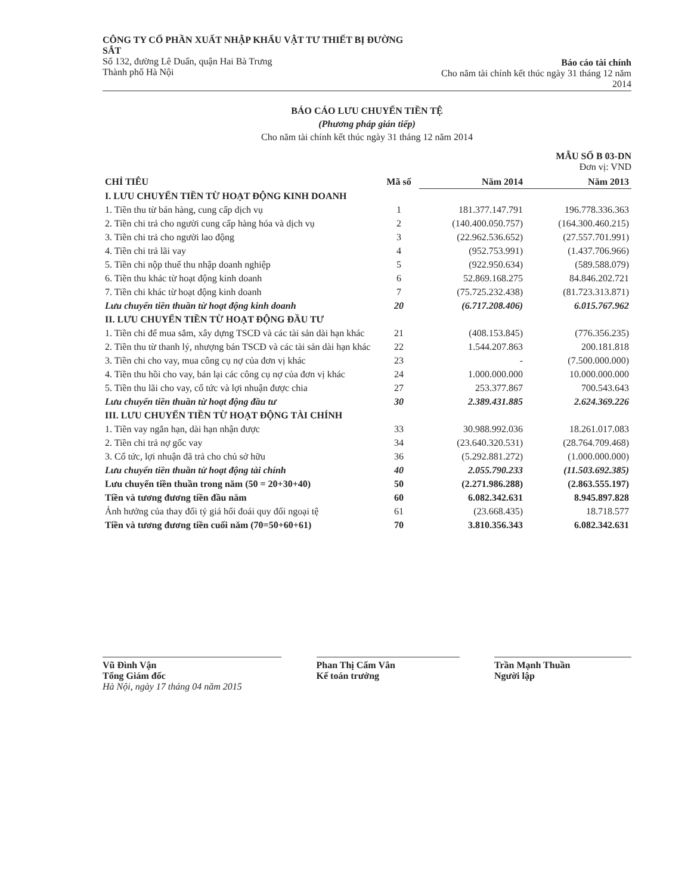CÔNG TY CỔ PHẦN XUẤT NHẬP KHẨU VẬT TƯ THIẾT BỊ ĐƯỜNG SẮT
Số 132, đường Lê Duẩn, quận Hai Bà Trưng
Thành phố Hà Nội
Báo cáo tài chính
Cho năm tài chính kết thúc ngày 31 tháng 12 năm 2014
BÁO CÁO LƯU CHUYỂN TIỀN TỆ
(Phương pháp gián tiếp)
Cho năm tài chính kết thúc ngày 31 tháng 12 năm 2014
MẪU SỐ B 03-DN
Đơn vị: VND
| CHỈ TIÊU | Mã số | Năm 2014 | Năm 2013 |
| --- | --- | --- | --- |
| I. LƯU CHUYỂN TIỀN TỪ HOẠT ĐỘNG KINH DOANH | | | |
| 1. Tiền thu từ bán hàng, cung cấp dịch vụ | 1 | 181.377.147.791 | 196.778.336.363 |
| 2. Tiền chi trả cho người cung cấp hàng hóa và dịch vụ | 2 | (140.400.050.757) | (164.300.460.215) |
| 3. Tiền chi trả cho người lao động | 3 | (22.962.536.652) | (27.557.701.991) |
| 4. Tiền chi trả lãi vay | 4 | (952.753.991) | (1.437.706.966) |
| 5. Tiền chi nộp thuế thu nhập doanh nghiệp | 5 | (922.950.634) | (589.588.079) |
| 6. Tiền thu khác từ hoạt động kinh doanh | 6 | 52.869.168.275 | 84.846.202.721 |
| 7. Tiền chi khác từ hoạt động kinh doanh | 7 | (75.725.232.438) | (81.723.313.871) |
| Lưu chuyển tiền thuần từ hoạt động kinh doanh | 20 | (6.717.208.406) | 6.015.767.962 |
| II. LƯU CHUYỂN TIỀN TỪ HOẠT ĐỘNG ĐẦU TƯ | | | |
| 1. Tiền chi để mua sắm, xây dựng TSCĐ và các tài sản dài hạn khác | 21 | (408.153.845) | (776.356.235) |
| 2. Tiền thu từ thanh lý, nhượng bán TSCĐ và các tài sản dài hạn khác | 22 | 1.544.207.863 | 200.181.818 |
| 3. Tiền chi cho vay, mua công cụ nợ của đơn vị khác | 23 | - | (7.500.000.000) |
| 4. Tiền thu hồi cho vay, bán lại các công cụ nợ của đơn vị khác | 24 | 1.000.000.000 | 10.000.000.000 |
| 5. Tiền thu lãi cho vay, cổ tức và lợi nhuận được chia | 27 | 253.377.867 | 700.543.643 |
| Lưu chuyển tiền thuần từ hoạt động đầu tư | 30 | 2.389.431.885 | 2.624.369.226 |
| III. LƯU CHUYỂN TIỀN TỪ HOẠT ĐỘNG TÀI CHÍNH | | | |
| 1. Tiền vay ngắn hạn, dài hạn nhận được | 33 | 30.988.992.036 | 18.261.017.083 |
| 2. Tiền chi trả nợ gốc vay | 34 | (23.640.320.531) | (28.764.709.468) |
| 3. Cổ tức, lợi nhuận đã trả cho chủ sở hữu | 36 | (5.292.881.272) | (1.000.000.000) |
| Lưu chuyển tiền thuần từ hoạt động tài chính | 40 | 2.055.790.233 | (11.503.692.385) |
| Lưu chuyển tiền thuần trong năm (50 = 20+30+40) | 50 | (2.271.986.288) | (2.863.555.197) |
| Tiền và tương đương tiền đầu năm | 60 | 6.082.342.631 | 8.945.897.828 |
| Ảnh hưởng của thay đổi tỷ giá hối đoái quy đổi ngoại tệ | 61 | (23.668.435) | 18.718.577 |
| Tiền và tương đương tiền cuối năm (70=50+60+61) | 70 | 3.810.356.343 | 6.082.342.631 |
Vũ Đình Vận
Tổng Giám đốc
Hà Nội, ngày 17 tháng 04 năm 2015
Phan Thị Cẩm Vân
Kế toán trưởng
Trần Mạnh Thuần
Người lập